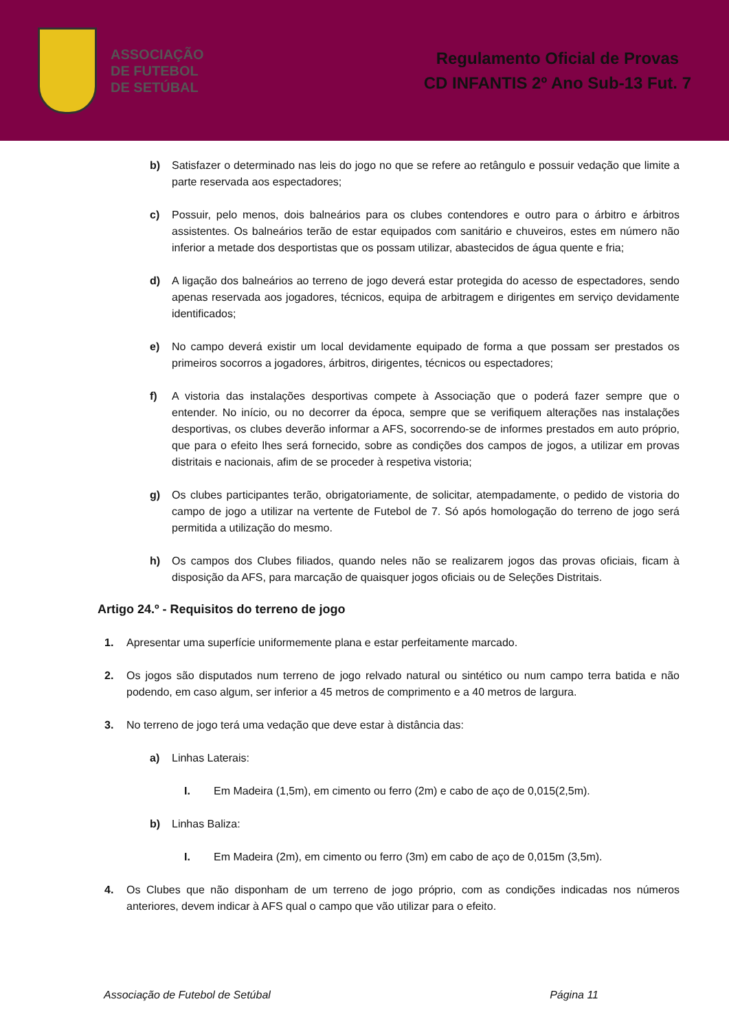ASSOCIAÇÃO
DE FUTEBOL
DE SETÚBAL
Regulamento Oficial de Provas
CD INFANTIS 2º Ano Sub-13 Fut. 7
b) Satisfazer o determinado nas leis do jogo no que se refere ao retângulo e possuir vedação que limite a parte reservada aos espectadores;
c) Possuir, pelo menos, dois balneários para os clubes contendores e outro para o árbitro e árbitros assistentes. Os balneários terão de estar equipados com sanitário e chuveiros, estes em número não inferior a metade dos desportistas que os possam utilizar, abastecidos de água quente e fria;
d) A ligação dos balneários ao terreno de jogo deverá estar protegida do acesso de espectadores, sendo apenas reservada aos jogadores, técnicos, equipa de arbitragem e dirigentes em serviço devidamente identificados;
e) No campo deverá existir um local devidamente equipado de forma a que possam ser prestados os primeiros socorros a jogadores, árbitros, dirigentes, técnicos ou espectadores;
f) A vistoria das instalações desportivas compete à Associação que o poderá fazer sempre que o entender. No início, ou no decorrer da época, sempre que se verifiquem alterações nas instalações desportivas, os clubes deverão informar a AFS, socorrendo-se de informes prestados em auto próprio, que para o efeito lhes será fornecido, sobre as condições dos campos de jogos, a utilizar em provas distritais e nacionais, afim de se proceder à respetiva vistoria;
g) Os clubes participantes terão, obrigatoriamente, de solicitar, atempadamente, o pedido de vistoria do campo de jogo a utilizar na vertente de Futebol de 7. Só após homologação do terreno de jogo será permitida a utilização do mesmo.
h) Os campos dos Clubes filiados, quando neles não se realizarem jogos das provas oficiais, ficam à disposição da AFS, para marcação de quaisquer jogos oficiais ou de Seleções Distritais.
Artigo 24.º - Requisitos do terreno de jogo
1. Apresentar uma superfície uniformemente plana e estar perfeitamente marcado.
2. Os jogos são disputados num terreno de jogo relvado natural ou sintético ou num campo terra batida e não podendo, em caso algum, ser inferior a 45 metros de comprimento e a 40 metros de largura.
3. No terreno de jogo terá uma vedação que deve estar à distância das:
a) Linhas Laterais:
I. Em Madeira (1,5m), em cimento ou ferro (2m) e cabo de aço de 0,015(2,5m).
b) Linhas Baliza:
I. Em Madeira (2m), em cimento ou ferro (3m) em cabo de aço de 0,015m (3,5m).
4. Os Clubes que não disponham de um terreno de jogo próprio, com as condições indicadas nos números anteriores, devem indicar à AFS qual o campo que vão utilizar para o efeito.
Associação de Futebol de Setúbal Página 11